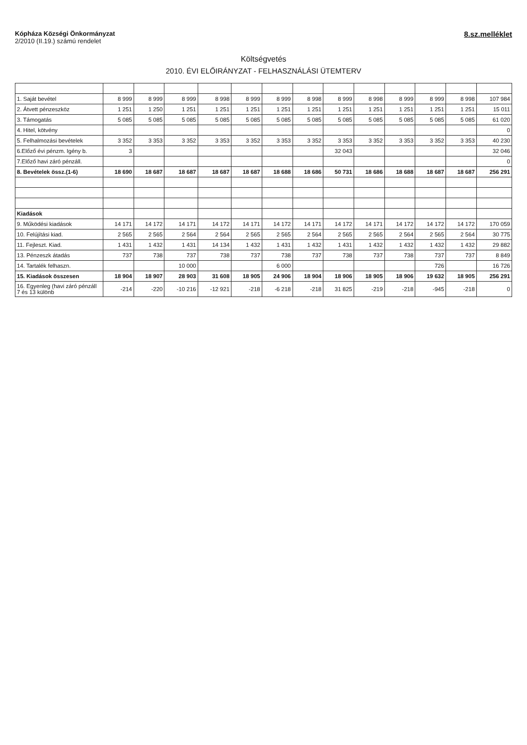Kópháza Községi Önkormányzat
2/2010 (II.19.) számú rendelet
8.sz.melléklet
Költségvetés
2010. ÉVI ELŐIRÁNYZAT - FELHASZNÁLÁSI ÜTEMTERV
| 1. Saját bevétel | 8 999 | 8 999 | 8 999 | 8 998 | 8 999 | 8 999 | 8 998 | 8 999 | 8 998 | 8 999 | 8 999 | 8 998 | 107 984 |
| 2. Átvett pénzeszköz | 1 251 | 1 250 | 1 251 | 1 251 | 1 251 | 1 251 | 1 251 | 1 251 | 1 251 | 1 251 | 1 251 | 1 251 | 15 011 |
| 3. Támogatás | 5 085 | 5 085 | 5 085 | 5 085 | 5 085 | 5 085 | 5 085 | 5 085 | 5 085 | 5 085 | 5 085 | 5 085 | 61 020 |
| 4. Hitel, kötvény | | | | | | | | | | | | | 0 |
| 5. Felhalmozási bevételek | 3 352 | 3 353 | 3 352 | 3 353 | 3 352 | 3 353 | 3 352 | 3 353 | 3 352 | 3 353 | 3 352 | 3 353 | 40 230 |
| 6.Előző évi pénzm. Igény b. | 3 | | | | | | | 32 043 | | | | | 32 046 |
| 7.Előző havi záró pénzáll. | | | | | | | | | | | | | 0 |
| 8. Bevételek össz.(1-6) | 18 690 | 18 687 | 18 687 | 18 687 | 18 687 | 18 688 | 18 686 | 50 731 | 18 686 | 18 688 | 18 687 | 18 687 | 256 291 |
| Kiadások | | | | | | | | | | | | | |
| 9. Működési kiadások | 14 171 | 14 172 | 14 171 | 14 172 | 14 171 | 14 172 | 14 171 | 14 172 | 14 171 | 14 172 | 14 172 | 14 172 | 170 059 |
| 10. Felújítási kiad. | 2 565 | 2 565 | 2 564 | 2 564 | 2 565 | 2 565 | 2 564 | 2 565 | 2 565 | 2 564 | 2 565 | 2 564 | 30 775 |
| 11. Fejleszt. Kiad. | 1 431 | 1 432 | 1 431 | 14 134 | 1 432 | 1 431 | 1 432 | 1 431 | 1 432 | 1 432 | 1 432 | 1 432 | 29 882 |
| 13. Pénzeszk átadás | 737 | 738 | 737 | 738 | 737 | 738 | 737 | 738 | 737 | 738 | 737 | 737 | 8 849 |
| 14. Tartalék felhaszn. | | | 10 000 | | | 6 000 | | | | | 726 | | 16 726 |
| 15. Kiadások összesen | 18 904 | 18 907 | 28 903 | 31 608 | 18 905 | 24 906 | 18 904 | 18 906 | 18 905 | 18 906 | 19 632 | 18 905 | 256 291 |
| 16. Egyenleg (havi záró pénzáll 7 és 13 különb | -214 | -220 | -10 216 | -12 921 | -218 | -6 218 | -218 | 31 825 | -219 | -218 | -945 | -218 | 0 |